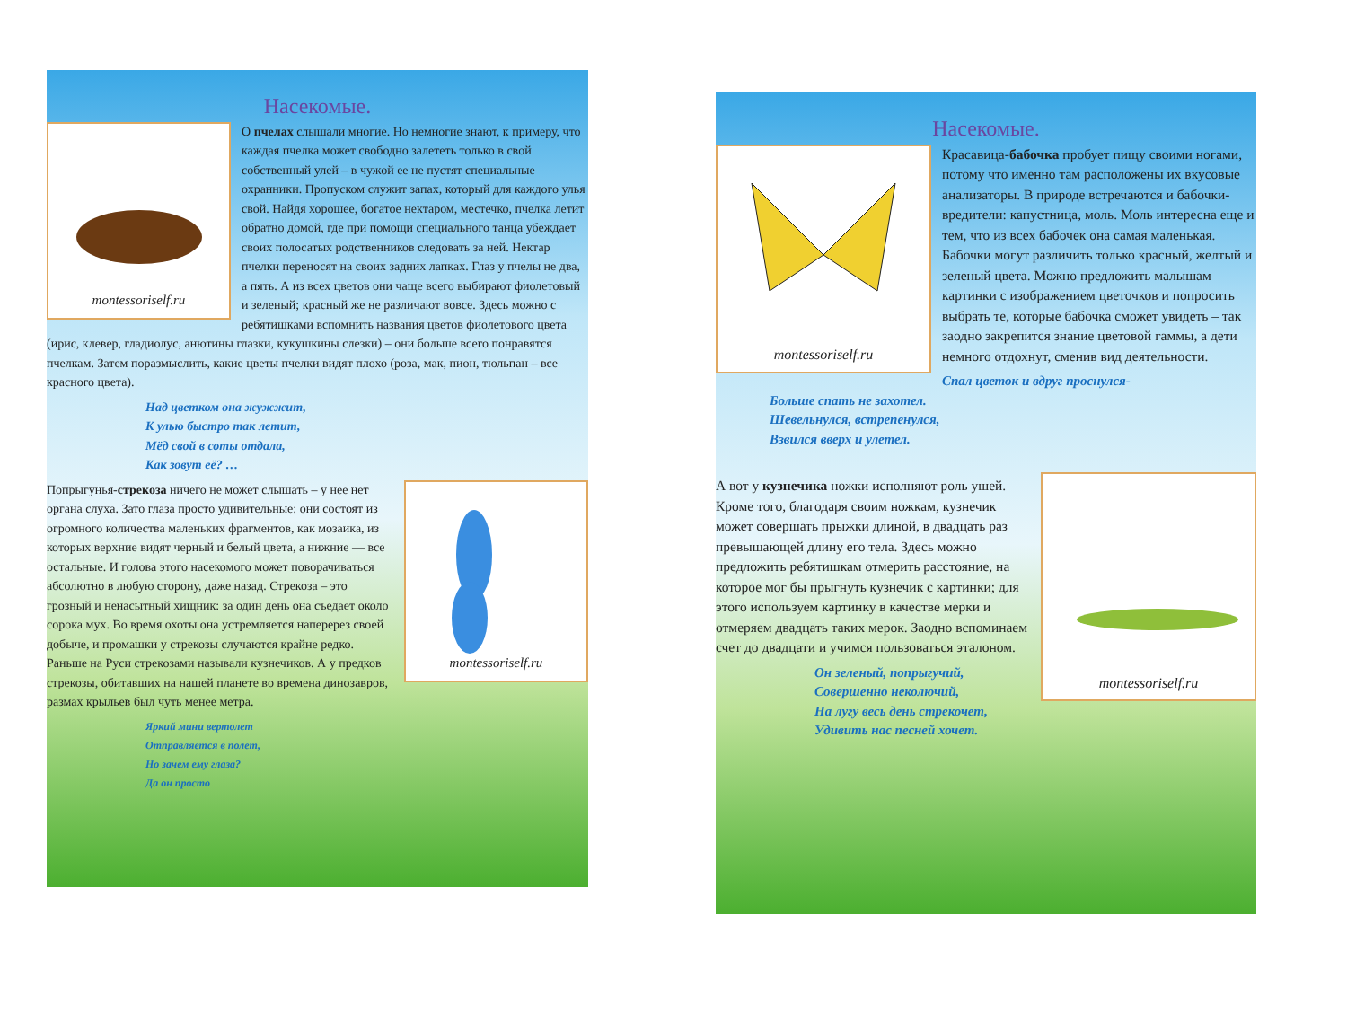Насекомые.
montessoriself.ru
О пчелах слышали многие. Но немногие знают, к примеру, что каждая пчелка может свободно залететь только в свой собственный улей – в чужой ее не пустят специальные охранники. Пропуском служит запах, который для каждого улья свой. Найдя хорошее, богатое нектаром, местечко, пчелка летит обратно домой, где при помощи специального танца убеждает своих полосатых родственников следовать за ней. Нектар пчелки переносят на своих задних лапках. Глаз у пчелы не два, а пять. А из всех цветов они чаще всего выбирают фиолетовый и зеленый; красный же не различают вовсе. Здесь можно с ребятишками вспомнить названия цветов фиолетового цвета (ирис, клевер, гладиолус, анютины глазки, кукушкины слезки) – они больше всего понравятся пчелкам. Затем поразмыслить, какие цветы пчелки видят плохо (роза, мак, пион, тюльпан – все красного цвета).
Над цветком она жужжит,
К улью быстро так летит,
Мёд свой в соты отдала,
Как зовут её? …
montessoriself.ru
Попрыгунья-стрекоза ничего не может слышать – у нее нет органа слуха. Зато глаза просто удивительные: они состоят из огромного количества маленьких фрагментов, как мозаика, из которых верхние видят черный и белый цвета, а нижние — все остальные. И голова этого насекомого может поворачиваться абсолютно в любую сторону, даже назад. Стрекоза – это грозный и ненасытный хищник: за один день она съедает около сорока мух. Во время охоты она устремляется наперерез своей добыче, и промашки у стрекозы случаются крайне редко. Раньше на Руси стрекозами называли кузнечиков. А у предков стрекозы, обитавших на нашей планете во времена динозавров, размах крыльев был чуть менее метра.
Яркий мини вертолет
Отправляется в полет,
Но зачем ему глаза?
Да он просто
Насекомые.
montessoriself.ru
Красавица-бабочка пробует пищу своими ногами, потому что именно там расположены их вкусовые анализаторы. В природе встречаются и бабочки-вредители: капустница, моль. Моль интересна еще и тем, что из всех бабочек она самая маленькая. Бабочки могут различить только красный, желтый и зеленый цвета. Можно предложить малышам картинки с изображением цветочков и попросить выбрать те, которые бабочка сможет увидеть – так заодно закрепится знание цветовой гаммы, а дети немного отдохнут, сменив вид деятельности.
Спал цветок и вдруг проснулся-
Больше спать не захотел.
Шевельнулся, встрепенулся,
Взвился вверх и улетел.
montessoriself.ru
А вот у кузнечика ножки исполняют роль ушей. Кроме того, благодаря своим ножкам, кузнечик может совершать прыжки длиной, в двадцать раз превышающей длину его тела. Здесь можно предложить ребятишкам отмерить расстояние, на которое мог бы прыгнуть кузнечик с картинки; для этого используем картинку в качестве мерки и отмеряем двадцать таких мерок. Заодно вспоминаем счет до двадцати и учимся пользоваться эталоном.
Он зеленый, попрыгучий,
Совершенно неколючий,
На лугу весь день стрекочет,
Удивить нас песней хочет.